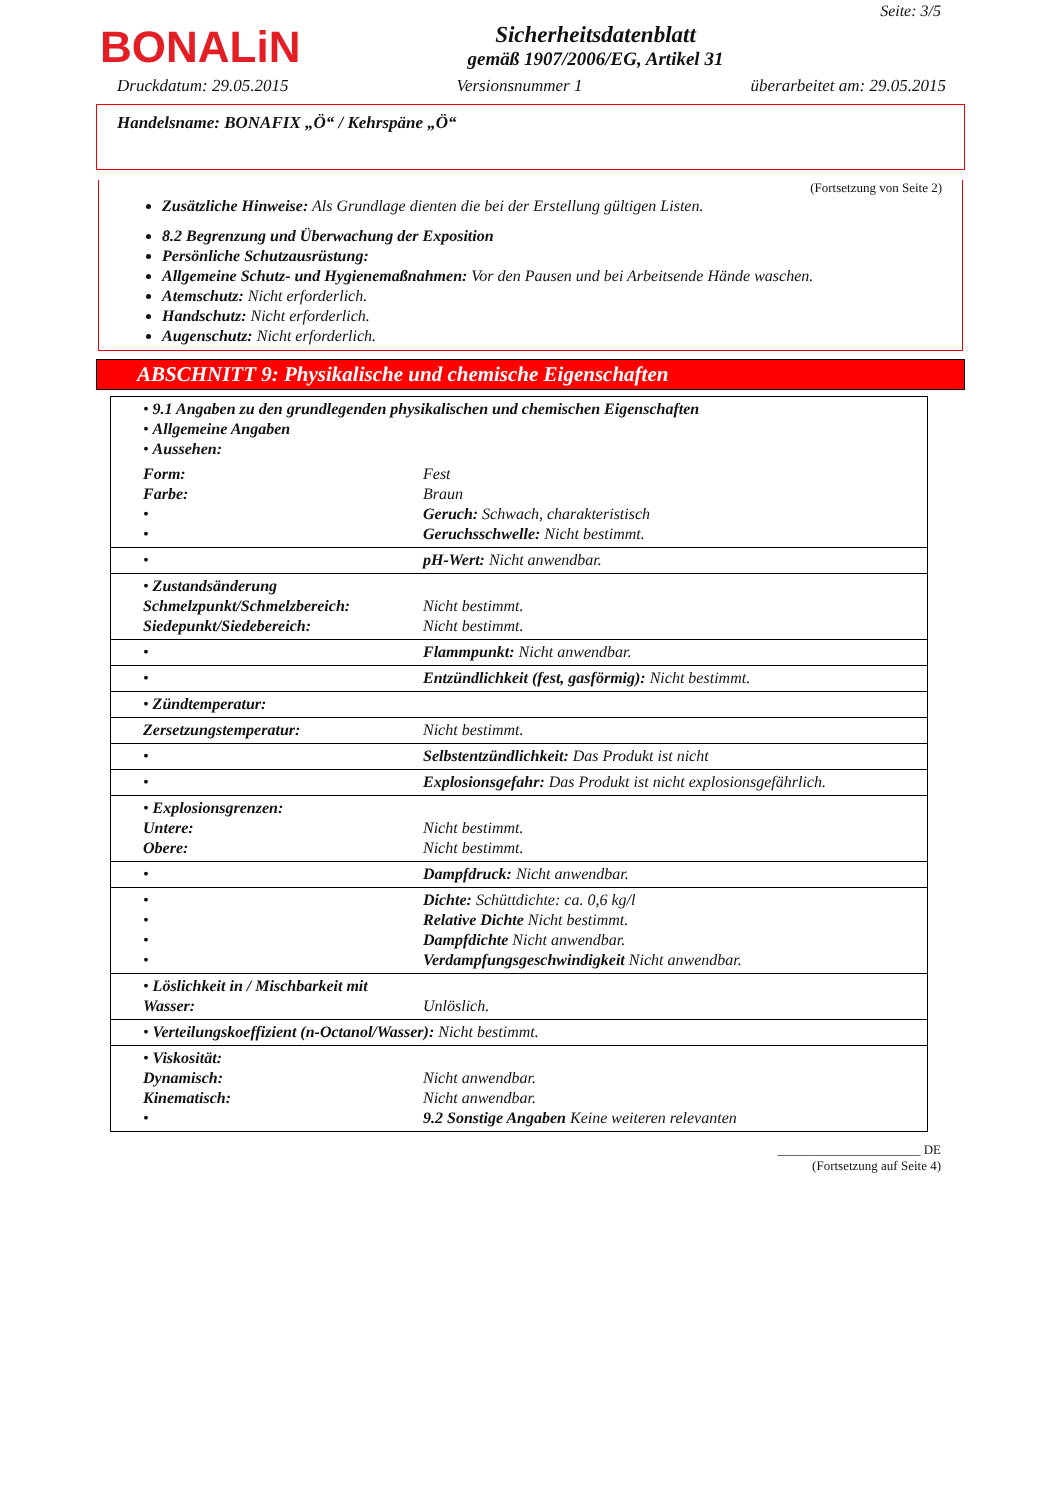BONALiN
Sicherheitsdatenblatt
gemäß 1907/2006/EG, Artikel 31
Seite: 3/5
Druckdatum: 29.05.2015 Versionsnummer 1 überarbeitet am: 29.05.2015
Handelsname: BONAFIX „Ö“ / Kehrspäne „Ö“
(Fortsetzung von Seite 2)
Zusätzliche Hinweise: Als Grundlage dienten die bei der Erstellung gültigen Listen.
8.2 Begrenzung und Überwachung der Exposition
Persönliche Schutzausrüstung:
Allgemeine Schutz- und Hygienemaßnahmen: Vor den Pausen und bei Arbeitsende Hände waschen.
Atemschutz: Nicht erforderlich.
Handschutz: Nicht erforderlich.
Augenschutz: Nicht erforderlich.
ABSCHNITT 9: Physikalische und chemische Eigenschaften
| • 9.1 Angaben zu den grundlegenden physikalischen und chemischen Eigenschaften • Allgemeine Angaben • Aussehen: | |
| Form: Farbe: • • | Fest Braun Geruch: Schwach, charakteristisch Geruchsschwelle: Nicht bestimmt. |
| • | pH-Wert: Nicht anwendbar. |
| • Zustandsänderung Schmelzpunkt/Schmelzbereich: Siedepunkt/Siedebereich: | Nicht bestimmt. Nicht bestimmt. |
| • | Flammpunkt: Nicht anwendbar. |
| • | Entzündlichkeit (fest, gasförmig): Nicht bestimmt. |
| • Zündtemperatur: | |
| Zersetzungstemperatur: | Nicht bestimmt. |
| • | Selbstentzündlichkeit: Das Produkt ist nicht |
| • | Explosionsgefahr: Das Produkt ist nicht explosionsgefährlich. |
| • Explosionsgrenzen: Untere: Obere: | Nicht bestimmt. Nicht bestimmt. |
| • | Dampfdruck: Nicht anwendbar. |
| • • • • | Dichte: Schüttdichte: ca. 0,6 kg/l Relative Dichte Nicht bestimmt. Dampfdichte Nicht anwendbar. Verdampfungsgeschwindigkeit Nicht anwendbar. |
| • Löslichkeit in / Mischbarkeit mit Wasser: | Unlöslich. |
| • Verteilungskoeffizient (n-Octanol/Wasser): Nicht bestimmt. | |
| • Viskosität: Dynamisch: Kinematisch: • | Nicht anwendbar. Nicht anwendbar. 9.2 Sonstige Angaben Keine weiteren relevanten |
______________________ DE
(Fortsetzung auf Seite 4)